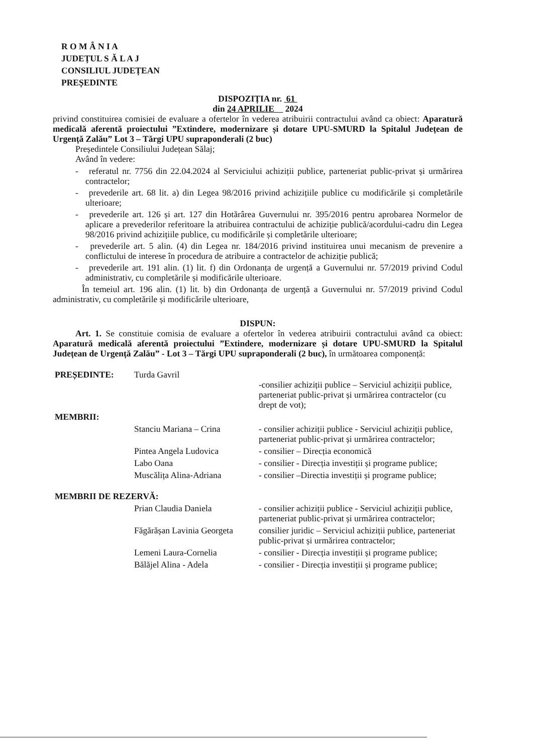R O M Â N I A
JUDEȚUL S Ă L A J
CONSILIUL JUDEȚEAN
PREȘEDINTE
DISPOZIȚIA nr. 61
din 24 APRILIE 2024
privind constituirea comisiei de evaluare a ofertelor în vederea atribuirii contractului având ca obiect: Aparatură medicală aferentă proiectului ”Extindere, modernizare și dotare UPU-SMURD la Spitalul Județean de Urgență Zalău” Lot 3 – Tărgi UPU supraponderali (2 buc)
Președintele Consiliului Județean Sălaj;
Având în vedere:
- referatul nr. 7756 din 22.04.2024 al Serviciului achiziții publice, parteneriat public-privat și urmărirea contractelor;
- prevederile art. 68 lit. a) din Legea 98/2016 privind achizițiile publice cu modificările și completările ulterioare;
- prevederile art. 126 și art. 127 din Hotărârea Guvernului nr. 395/2016 pentru aprobarea Normelor de aplicare a prevederilor referitoare la atribuirea contractului de achiziție publică/acordului-cadru din Legea 98/2016 privind achizițiile publice, cu modificările și completările ulterioare;
- prevederile art. 5 alin. (4) din Legea nr. 184/2016 privind instituirea unui mecanism de prevenire a conflictului de interese în procedura de atribuire a contractelor de achiziție publică;
- prevederile art. 191 alin. (1) lit. f) din Ordonanța de urgență a Guvernului nr. 57/2019 privind Codul administrativ, cu completările și modificările ulterioare.
În temeiul art. 196 alin. (1) lit. b) din Ordonanța de urgență a Guvernului nr. 57/2019 privind Codul administrativ, cu completările și modificările ulterioare,
DISPUN:
Art. 1. Se constituie comisia de evaluare a ofertelor în vederea atribuirii contractului având ca obiect: Aparatură medicală aferentă proiectului ”Extindere, modernizare și dotare UPU-SMURD la Spitalul Județean de Urgență Zalău” - Lot 3 – Tărgi UPU supraponderali (2 buc), în următoarea componență:
| PREȘEDINTE: | Turda Gavril | -consilier achiziții publice – Serviciul achiziții publice, parteneriat public-privat și urmărirea contractelor (cu drept de vot); |
| MEMBRII: | | |
| | Stanciu Mariana – Crina | - consilier achiziții publice - Serviciul achiziții publice, parteneriat public-privat și urmărirea contractelor; |
| | Pintea Angela Ludovica | - consilier – Direcția economică |
| | Labo Oana | - consilier - Direcția investiții și programe publice; |
| | Muscălița Alina-Adriana | - consilier –Directia investiții și programe publice; |
| MEMBRII DE REZERVĂ: | | |
| | Prian Claudia Daniela | - consilier achiziții publice - Serviciul achiziții publice, parteneriat public-privat și urmărirea contractelor; |
| | Făgărășan Lavinia Georgeta | consilier juridic – Serviciul achiziții publice, parteneriat public-privat și urmărirea contractelor; |
| | Lemeni Laura-Cornelia | - consilier - Direcția investiții și programe publice; |
| | Bălăjel Alina - Adela | - consilier - Direcția investiții și programe publice; |